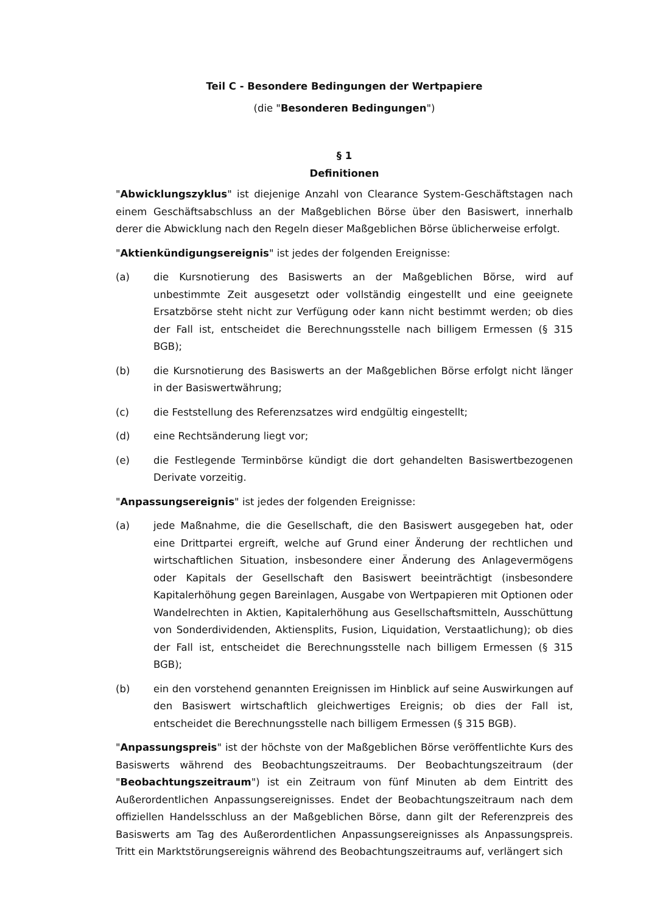Teil C - Besondere Bedingungen der Wertpapiere
(die "Besonderen Bedingungen")
§ 1
Definitionen
"Abwicklungszyklus" ist diejenige Anzahl von Clearance System-Geschäftstagen nach einem Geschäftsabschluss an der Maßgeblichen Börse über den Basiswert, innerhalb derer die Abwicklung nach den Regeln dieser Maßgeblichen Börse üblicherweise erfolgt.
"Aktienkündigungsereignis" ist jedes der folgenden Ereignisse:
(a) die Kursnotierung des Basiswerts an der Maßgeblichen Börse, wird auf unbestimmte Zeit ausgesetzt oder vollständig eingestellt und eine geeignete Ersatzbörse steht nicht zur Verfügung oder kann nicht bestimmt werden; ob dies der Fall ist, entscheidet die Berechnungsstelle nach billigem Ermessen (§ 315 BGB);
(b) die Kursnotierung des Basiswerts an der Maßgeblichen Börse erfolgt nicht länger in der Basiswertwährung;
(c) die Feststellung des Referenzsatzes wird endgültig eingestellt;
(d) eine Rechtsänderung liegt vor;
(e) die Festlegende Terminbörse kündigt die dort gehandelten Basiswertbezogenen Derivate vorzeitig.
"Anpassungsereignis" ist jedes der folgenden Ereignisse:
(a) jede Maßnahme, die die Gesellschaft, die den Basiswert ausgegeben hat, oder eine Drittpartei ergreift, welche auf Grund einer Änderung der rechtlichen und wirtschaftlichen Situation, insbesondere einer Änderung des Anlagevermögens oder Kapitals der Gesellschaft den Basiswert beeinträchtigt (insbesondere Kapitalerhöhung gegen Bareinlagen, Ausgabe von Wertpapieren mit Optionen oder Wandelrechten in Aktien, Kapitalerhöhung aus Gesellschaftsmitteln, Ausschüttung von Sonderdividenden, Aktiensplits, Fusion, Liquidation, Verstaatlichung); ob dies der Fall ist, entscheidet die Berechnungsstelle nach billigem Ermessen (§ 315 BGB);
(b) ein den vorstehend genannten Ereignissen im Hinblick auf seine Auswirkungen auf den Basiswert wirtschaftlich gleichwertiges Ereignis; ob dies der Fall ist, entscheidet die Berechnungsstelle nach billigem Ermessen (§ 315 BGB).
"Anpassungspreis" ist der höchste von der Maßgeblichen Börse veröffentlichte Kurs des Basiswerts während des Beobachtungszeitraums. Der Beobachtungszeitraum (der "Beobachtungszeitraum") ist ein Zeitraum von fünf Minuten ab dem Eintritt des Außerordentlichen Anpassungsereignisses. Endet der Beobachtungszeitraum nach dem offiziellen Handelsschluss an der Maßgeblichen Börse, dann gilt der Referenzpreis des Basiswerts am Tag des Außerordentlichen Anpassungsereignisses als Anpassungspreis. Tritt ein Marktstörungsereignis während des Beobachtungszeitraums auf, verlängert sich